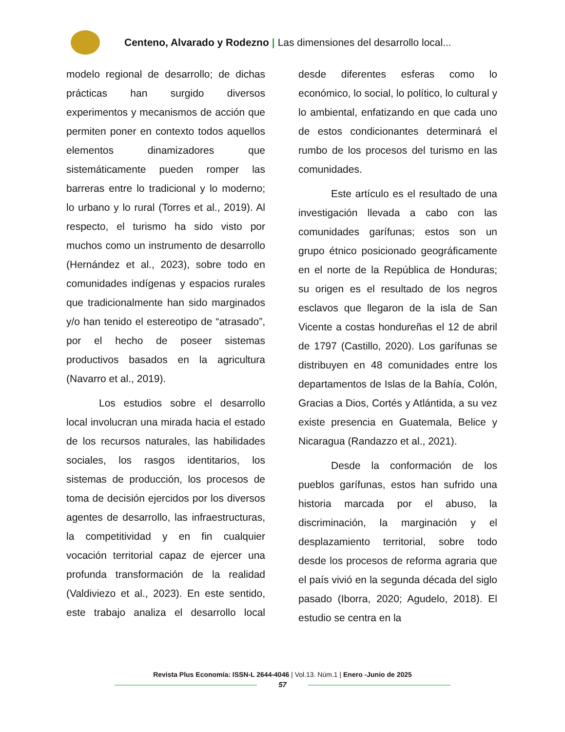Centeno, Alvarado y Rodezno | Las dimensiones del desarrollo local...
modelo regional de desarrollo; de dichas prácticas han surgido diversos experimentos y mecanismos de acción que permiten poner en contexto todos aquellos elementos dinamizadores que sistemáticamente pueden romper las barreras entre lo tradicional y lo moderno; lo urbano y lo rural (Torres et al., 2019). Al respecto, el turismo ha sido visto por muchos como un instrumento de desarrollo (Hernández et al., 2023), sobre todo en comunidades indígenas y espacios rurales que tradicionalmente han sido marginados y/o han tenido el estereotipo de “atrasado”, por el hecho de poseer sistemas productivos basados en la agricultura (Navarro et al., 2019).
Los estudios sobre el desarrollo local involucran una mirada hacia el estado de los recursos naturales, las habilidades sociales, los rasgos identitarios, los sistemas de producción, los procesos de toma de decisión ejercidos por los diversos agentes de desarrollo, las infraestructuras, la competitividad y en fin cualquier vocación territorial capaz de ejercer una profunda transformación de la realidad (Valdiviezo et al., 2023). En este sentido, este trabajo analiza el desarrollo local desde diferentes esferas como lo económico, lo social, lo político, lo cultural y lo ambiental, enfatizando en que cada uno de estos condicionantes determinará el rumbo de los procesos del turismo en las comunidades.
Este artículo es el resultado de una investigación llevada a cabo con las comunidades garífunas; estos son un grupo étnico posicionado geográficamente en el norte de la República de Honduras; su origen es el resultado de los negros esclavos que llegaron de la isla de San Vicente a costas hondureñas el 12 de abril de 1797 (Castillo, 2020). Los garífunas se distribuyen en 48 comunidades entre los departamentos de Islas de la Bahía, Colón, Gracias a Dios, Cortés y Atlántida, a su vez existe presencia en Guatemala, Belice y Nicaragua (Randazzo et al., 2021).
Desde la conformación de los pueblos garífunas, estos han sufrido una historia marcada por el abuso, la discriminación, la marginación y el desplazamiento territorial, sobre todo desde los procesos de reforma agraria que el país vivió en la segunda década del siglo pasado (Iborra, 2020; Agudelo, 2018). El estudio se centra en la
Revista Plus Economía: ISSN-L 2644-4046 | Vol.13. Núm.1 | Enero -Junio de 2025
57